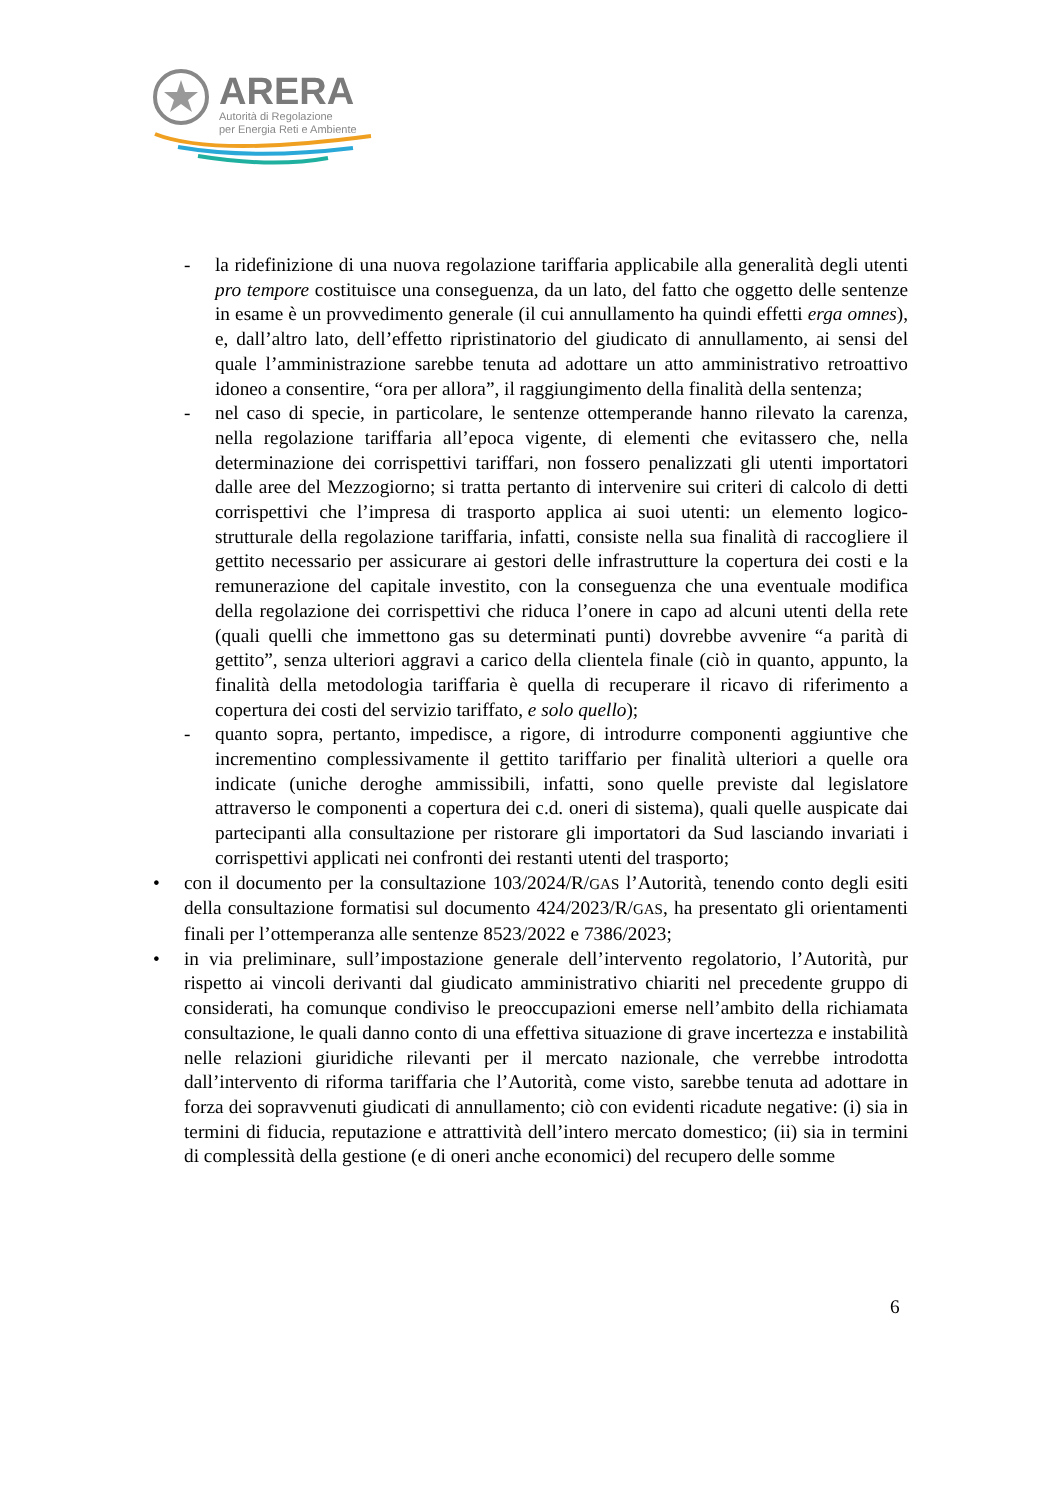ARERA
Autorità di Regolazione
per Energia Reti e Ambiente
- la ridefinizione di una nuova regolazione tariffaria applicabile alla generalità degli utenti pro tempore costituisce una conseguenza, da un lato, del fatto che oggetto delle sentenze in esame è un provvedimento generale (il cui annullamento ha quindi effetti erga omnes), e, dall’altro lato, dell’effetto ripristinatorio del giudicato di annullamento, ai sensi del quale l’amministrazione sarebbe tenuta ad adottare un atto amministrativo retroattivo idoneo a consentire, “ora per allora”, il raggiungimento della finalità della sentenza;
- nel caso di specie, in particolare, le sentenze ottemperande hanno rilevato la carenza, nella regolazione tariffaria all’epoca vigente, di elementi che evitassero che, nella determinazione dei corrispettivi tariffari, non fossero penalizzati gli utenti importatori dalle aree del Mezzogiorno; si tratta pertanto di intervenire sui criteri di calcolo di detti corrispettivi che l’impresa di trasporto applica ai suoi utenti: un elemento logico-strutturale della regolazione tariffaria, infatti, consiste nella sua finalità di raccogliere il gettito necessario per assicurare ai gestori delle infrastrutture la copertura dei costi e la remunerazione del capitale investito, con la conseguenza che una eventuale modifica della regolazione dei corrispettivi che riduca l’onere in capo ad alcuni utenti della rete (quali quelli che immettono gas su determinati punti) dovrebbe avvenire “a parità di gettito”, senza ulteriori aggravi a carico della clientela finale (ciò in quanto, appunto, la finalità della metodologia tariffaria è quella di recuperare il ricavo di riferimento a copertura dei costi del servizio tariffato, e solo quello);
- quanto sopra, pertanto, impedisce, a rigore, di introdurre componenti aggiuntive che incrementino complessivamente il gettito tariffario per finalità ulteriori a quelle ora indicate (uniche deroghe ammissibili, infatti, sono quelle previste dal legislatore attraverso le componenti a copertura dei c.d. oneri di sistema), quali quelle auspicate dai partecipanti alla consultazione per ristorare gli importatori da Sud lasciando invariati i corrispettivi applicati nei confronti dei restanti utenti del trasporto;
• con il documento per la consultazione 103/2024/R/GAS l’Autorità, tenendo conto degli esiti della consultazione formatisi sul documento 424/2023/R/GAS, ha presentato gli orientamenti finali per l’ottemperanza alle sentenze 8523/2022 e 7386/2023;
• in via preliminare, sull’impostazione generale dell’intervento regolatorio, l’Autorità, pur rispetto ai vincoli derivanti dal giudicato amministrativo chiariti nel precedente gruppo di considerati, ha comunque condiviso le preoccupazioni emerse nell’ambito della richiamata consultazione, le quali danno conto di una effettiva situazione di grave incertezza e instabilità nelle relazioni giuridiche rilevanti per il mercato nazionale, che verrebbe introdotta dall’intervento di riforma tariffaria che l’Autorità, come visto, sarebbe tenuta ad adottare in forza dei sopravvenuti giudicati di annullamento; ciò con evidenti ricadute negative: (i) sia in termini di fiducia, reputazione e attrattività dell’intero mercato domestico; (ii) sia in termini di complessità della gestione (e di oneri anche economici) del recupero delle somme
6